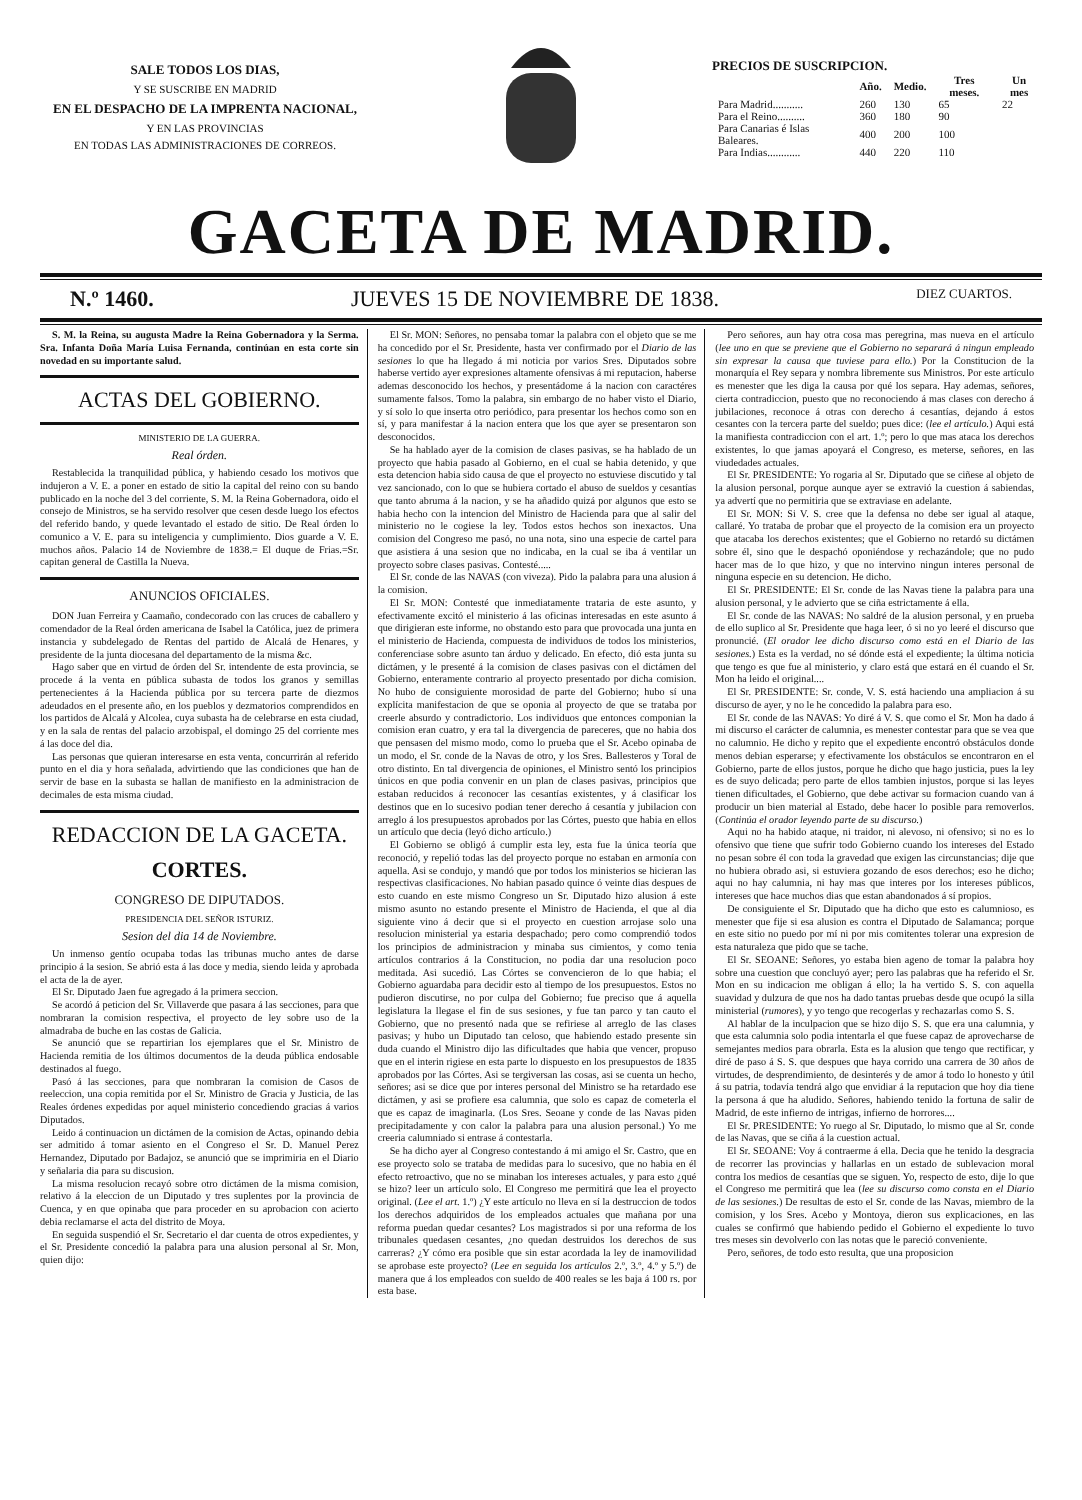SALE TODOS LOS DIAS,
Y SE SUSCRIBE EN MADRID
EN EL DESPACHO DE LA IMPRENTA NACIONAL,
Y EN LAS PROVINCIAS
EN TODAS LAS ADMINISTRACIONES DE CORREOS.
PRECIOS DE SUSCRIPCION.
| | Año. | Medio. | Tres meses. | Un mes |
| --- | --- | --- | --- | --- |
| Para Madrid........... | 260 | 130 | 65 | 22 |
| Para el Reino.......... | 360 | 180 | 90 | |
| Para Canarias é Islas Baleares. | 400 | 200 | 100 | |
| Para Indias............ | 440 | 220 | 110 | |
GACETA DE MADRID.
N.º 1460. JUEVES 15 DE NOVIEMBRE DE 1838. DIEZ CUARTOS.
S. M. la Reina, su augusta Madre la Reina Gobernadora y la Serma. Sra. Infanta Doña María Luisa Fernanda, continúan en esta corte sin novedad en su importante salud.
ACTAS DEL GOBIERNO.
MINISTERIO DE LA GUERRA.
Real órden.
Restablecida la tranquilidad pública, y habiendo cesado los motivos que indujeron a V. E. a poner en estado de sitio la capital del reino con su bando publicado en la noche del 3 del corriente, S. M. la Reina Gobernadora, oido el consejo de Ministros, se ha servido resolver que cesen desde luego los efectos del referido bando, y quede levantado el estado de sitio. De Real órden lo comunico a V. E. para su inteligencia y cumplimiento. Dios guarde a V. E. muchos años. Palacio 14 de Noviembre de 1838.= El duque de Frias.=Sr. capitan general de Castilla la Nueva.
ANUNCIOS OFICIALES.
DON Juan Ferreira y Caamaño, condecorado con las cruces de caballero y comendador de la Real órden americana de Isabel la Católica, juez de primera instancia y subdelegado de Rentas del partido de Alcalá de Henares, y presidente de la junta diocesana del departamento de la misma &c.
Hago saber que en virtud de órden del Sr. intendente de esta provincia, se procede á la venta en pública subasta de todos los granos y semillas pertenecientes á la Hacienda pública por su tercera parte de diezmos adeudados en el presente año, en los pueblos y dezmatorios comprendidos en los partidos de Alcalá y Alcolea, cuya subasta ha de celebrarse en esta ciudad, y en la sala de rentas del palacio arzobispal, el domingo 25 del corriente mes á las doce del dia.
Las personas que quieran interesarse en esta venta, concurrirán al referido punto en el dia y hora señalada, advirtiendo que las condiciones que han de servir de base en la subasta se hallan de manifiesto en la administracion de decimales de esta misma ciudad.
REDACCION DE LA GACETA.
CORTES.
CONGRESO DE DIPUTADOS.
PRESIDENCIA DEL SEÑOR ISTURIZ.
Sesion del dia 14 de Noviembre.
Un inmenso gentío ocupaba todas las tribunas mucho antes de darse principio á la sesion. Se abrió esta á las doce y media, siendo leida y aprobada el acta de la de ayer.
El Sr. Diputado Jaen fue agregado á la primera seccion.
Se acordó á peticion del Sr. Villaverde que pasara á las secciones, para que nombraran la comision respectiva, el proyecto de ley sobre uso de la almadraba de buche en las costas de Galicia.
Se anunció que se repartirian los ejemplares que el Sr. Ministro de Hacienda remitia de los últimos documentos de la deuda pública endosable destinados al fuego.
Pasó á las secciones, para que nombraran la comision de Casos de reeleccion, una copia remitida por el Sr. Ministro de Gracia y Justicia, de las Reales órdenes expedidas por aquel ministerio concediendo gracias á varios Diputados.
Leido á continuacion un dictámen de la comision de Actas, opinando debia ser admitido á tomar asiento en el Congreso el Sr. D. Manuel Perez Hernandez, Diputado por Badajoz, se anunció que se imprimiria en el Diario y señalaria dia para su discusion.
La misma resolucion recayó sobre otro dictámen de la misma comision, relativo á la eleccion de un Diputado y tres suplentes por la provincia de Cuenca, y en que opinaba que para proceder en su aprobacion con acierto debia reclamarse el acta del distrito de Moya.
En seguida suspendió el Sr. Secretario el dar cuenta de otros expedientes, y el Sr. Presidente concedió la palabra para una alusion personal al Sr. Mon, quien dijo:
El Sr. MON: Señores, no pensaba tomar la palabra con el objeto que se me ha concedido por el Sr. Presidente, hasta ver confirmado por el Diario de las sesiones lo que ha llegado á mi noticia por varios Sres. Diputados sobre haberse vertido ayer expresiones altamente ofensivas á mi reputacion, haberse ademas desconocido los hechos, y presentádome á la nacion con caractéres sumamente falsos. Tomo la palabra, sin embargo de no haber visto el Diario, y sí solo lo que inserta otro periódico, para presentar los hechos como son en sí, y para manifestar á la nacion entera que los que ayer se presentaron son desconocidos.
Se ha hablado ayer de la comision de clases pasivas, se ha hablado de un proyecto que habia pasado al Gobierno, en el cual se habia detenido, y que esta detencion habia sido causa de que el proyecto no estuviese discutido y tal vez sancionado, con lo que se hubiera cortado el abuso de sueldos y cesantías que tanto abruma á la nacion, y se ha añadido quizá por algunos que esto se habia hecho con la intencion del Ministro de Hacienda para que al salir del ministerio no le cogiese la ley. Todos estos hechos son inexactos. Una comision del Congreso me pasó, no una nota, sino una especie de cartel para que asistiera á una sesion que no indicaba, en la cual se iba á ventilar un proyecto sobre clases pasivas. Contesté.....
El Sr. conde de las NAVAS (con viveza). Pido la palabra para una alusion á la comision.
El Sr. MON: Contesté que inmediatamente trataria de este asunto, y efectivamente excitó el ministerio á las oficinas interesadas en este asunto á que dirigieran este informe, no obstando esto para que provocada una junta en el ministerio de Hacienda, compuesta de individuos de todos los ministerios, conferenciase sobre asunto tan árduo y delicado. En efecto, dió esta junta su dictámen, y le presenté á la comision de clases pasivas con el dictámen del Gobierno, enteramente contrario al proyecto presentado por dicha comision. No hubo de consiguiente morosidad de parte del Gobierno; hubo sí una explícita manifestacion de que se oponia al proyecto de que se trataba por creerle absurdo y contradictorio. Los individuos que entonces componian la comision eran cuatro, y era tal la divergencia de pareceres, que no habia dos que pensasen del mismo modo, como lo prueba que el Sr. Acebo opinaba de un modo, el Sr. conde de la Navas de otro, y los Sres. Ballesteros y Toral de otro distinto. En tal divergencia de opiniones, el Ministro sentó los principios únicos en que podia convenir en un plan de clases pasivas, principios que estaban reducidos á reconocer las cesantías existentes, y á clasificar los destinos que en lo sucesivo podian tener derecho á cesantía y jubilacion con arreglo á los presupuestos aprobados por las Córtes, puesto que habia en ellos un artículo que decia (leyó dicho artículo.)
El Gobierno se obligó á cumplir esta ley, esta fue la única teoría que reconoció, y repelió todas las del proyecto porque no estaban en armonía con aquella. Asi se condujo, y mandó que por todos los ministerios se hicieran las respectivas clasificaciones. No habian pasado quince ó veinte dias despues de esto cuando en este mismo Congreso un Sr. Diputado hizo alusion á este mismo asunto no estando presente el Ministro de Hacienda, el que al dia siguiente vino á decir que si el proyecto en cuestion arrojase solo una resolucion ministerial ya estaria despachado; pero como comprendió todos los principios de administracion y minaba sus cimientos, y como tenia artículos contrarios á la Constitucion, no podia dar una resolucion poco meditada. Asi sucedió. Las Córtes se convencieron de lo que habia; el Gobierno aguardaba para decidir esto al tiempo de los presupuestos. Estos no pudieron discutirse, no por culpa del Gobierno; fue preciso que á aquella legislatura la llegase el fin de sus sesiones, y fue tan parco y tan cauto el Gobierno, que no presentó nada que se refiriese al arreglo de las clases pasivas; y hubo un Diputado tan celoso, que habiendo estado presente sin duda cuando el Ministro dijo las dificultades que habia que vencer, propuso que en el interin rigiese en esta parte lo dispuesto en los presupuestos de 1835 aprobados por las Córtes. Asi se tergiversan las cosas, asi se cuenta un hecho, señores; asi se dice que por interes personal del Ministro se ha retardado ese dictámen, y asi se profiere esa calumnia, que solo es capaz de cometerla el que es capaz de imaginarla. (Los Sres. Seoane y conde de las Navas piden precipitadamente y con calor la palabra para una alusion personal.) Yo me creeria calumniado si entrase á contestarla.
Se ha dicho ayer al Congreso contestando á mi amigo el Sr. Castro, que en ese proyecto solo se trataba de medidas para lo sucesivo, que no habia en él efecto retroactivo, que no se minaban los intereses actuales, y para esto ¿qué se hizo? leer un artículo solo. El Congreso me permitirá que lea el proyecto original. (Lee el art. 1.º) ¿Y este artículo no lleva en sí la destruccion de todos los derechos adquiridos de los empleados actuales que mañana por una reforma puedan quedar cesantes? Los magistrados si por una reforma de los tribunales quedasen cesantes, ¿no quedan destruidos los derechos de sus carreras? ¿Y cómo era posible que sin estar acordada la ley de inamovilidad se aprobase este proyecto? (Lee en seguida los artículos 2.º, 3.º, 4.º y 5.º) de manera que á los empleados con sueldo de 400 reales se les baja á 100 rs. por esta base.
Pero señores, aun hay otra cosa mas peregrina, mas nueva en el artículo (lee uno en que se previene que el Gobierno no separará á ningun empleado sin expresar la causa que tuviese para ello.) Por la Constitucion de la monarquía el Rey separa y nombra libremente sus Ministros. Por este artículo es menester que les diga la causa por qué los separa. Hay ademas, señores, cierta contradiccion, puesto que no reconociendo á mas clases con derecho á jubilaciones, reconoce á otras con derecho á cesantías, dejando á estos cesantes con la tercera parte del sueldo; pues dice: (lee el artículo.) Aqui está la manifiesta contradiccion con el art. 1.º; pero lo que mas ataca los derechos existentes, lo que jamas apoyará el Congreso, es meterse, señores, en las viudedades actuales.
El Sr. PRESIDENTE: Yo rogaria al Sr. Diputado que se ciñese al objeto de la alusion personal, porque aunque ayer se extravió la cuestion á sabiendas, ya advertí que no permitiria que se extraviase en adelante.
El Sr. MON: Si V. S. cree que la defensa no debe ser igual al ataque, callaré. Yo trataba de probar que el proyecto de la comision era un proyecto que atacaba los derechos existentes; que el Gobierno no retardó su dictámen sobre él, sino que le despachó oponiéndose y rechazándole; que no pudo hacer mas de lo que hizo, y que no intervino ningun interes personal de ninguna especie en su detencion. He dicho.
El Sr. PRESIDENTE: El Sr. conde de las Navas tiene la palabra para una alusion personal, y le advierto que se ciña estrictamente á ella.
El Sr. conde de las NAVAS: No saldré de la alusion personal, y en prueba de ello suplico al Sr. Presidente que haga leer, ó si no yo leeré el discurso que pronuncié. (El orador lee dicho discurso como está en el Diario de las sesiones.) Esta es la verdad, no sé dónde está el expediente; la última noticia que tengo es que fue al ministerio, y claro está que estará en él cuando el Sr. Mon ha leido el original....
El Sr. PRESIDENTE: Sr. conde, V. S. está haciendo una ampliacion á su discurso de ayer, y no le he concedido la palabra para eso.
El Sr. conde de las NAVAS: Yo diré á V. S. que como el Sr. Mon ha dado á mi discurso el carácter de calumnia, es menester contestar para que se vea que no calumnio. He dicho y repito que el expediente encontró obstáculos donde menos debian esperarse; y efectivamente los obstáculos se encontraron en el Gobierno, parte de ellos justos, porque he dicho que hago justicia, pues la ley es de suyo delicada; pero parte de ellos tambien injustos, porque si las leyes tienen dificultades, el Gobierno, que debe activar su formacion cuando van á producir un bien material al Estado, debe hacer lo posible para removerlos. (Continúa el orador leyendo parte de su discurso.)
Aqui no ha habido ataque, ni traidor, ni alevoso, ni ofensivo; si no es lo ofensivo que tiene que sufrir todo Gobierno cuando los intereses del Estado no pesan sobre él con toda la gravedad que exigen las circunstancias; dije que no hubiera obrado asi, si estuviera gozando de esos derechos; eso he dicho; aqui no hay calumnia, ni hay mas que interes por los intereses públicos, intereses que hace muchos dias que estan abandonados á sí propios.
De consiguiente el Sr. Diputado que ha dicho que esto es calumnioso, es menester que fije si esa alusion es contra el Diputado de Salamanca; porque en este sitio no puedo por mí ni por mis comitentes tolerar una expresion de esta naturaleza que pido que se tache.
El Sr. SEOANE: Señores, yo estaba bien ageno de tomar la palabra hoy sobre una cuestion que concluyó ayer; pero las palabras que ha referido el Sr. Mon en su indicacion me obligan á ello; la ha vertido S. S. con aquella suavidad y dulzura de que nos ha dado tantas pruebas desde que ocupó la silla ministerial (rumores), y yo tengo que recogerlas y rechazarlas como S. S.
Al hablar de la inculpacion que se hizo dijo S. S. que era una calumnia, y que esta calumnia solo podia intentarla el que fuese capaz de aprovecharse de semejantes medios para obrarla. Esta es la alusion que tengo que rectificar, y diré de paso á S. S. que despues que haya corrido una carrera de 30 años de virtudes, de desprendimiento, de desinterés y de amor á todo lo honesto y útil á su patria, todavía tendrá algo que envidiar á la reputacion que hoy dia tiene la persona á que ha aludido. Señores, habiendo tenido la fortuna de salir de Madrid, de este infierno de intrigas, infierno de horrores....
El Sr. PRESIDENTE: Yo ruego al Sr. Diputado, lo mismo que al Sr. conde de las Navas, que se ciña á la cuestion actual.
El Sr. SEOANE: Voy á contraerme á ella. Decia que he tenido la desgracia de recorrer las provincias y hallarlas en un estado de sublevacion moral contra los medios de cesantías que se siguen. Yo, respecto de esto, dije lo que el Congreso me permitirá que lea (lee su discurso como consta en el Diario de las sesiones.) De resultas de esto el Sr. conde de las Navas, miembro de la comision, y los Sres. Acebo y Montoya, dieron sus explicaciones, en las cuales se confirmó que habiendo pedido el Gobierno el expediente lo tuvo tres meses sin devolverlo con las notas que le pareció conveniente.
Pero, señores, de todo esto resulta, que una proposicion